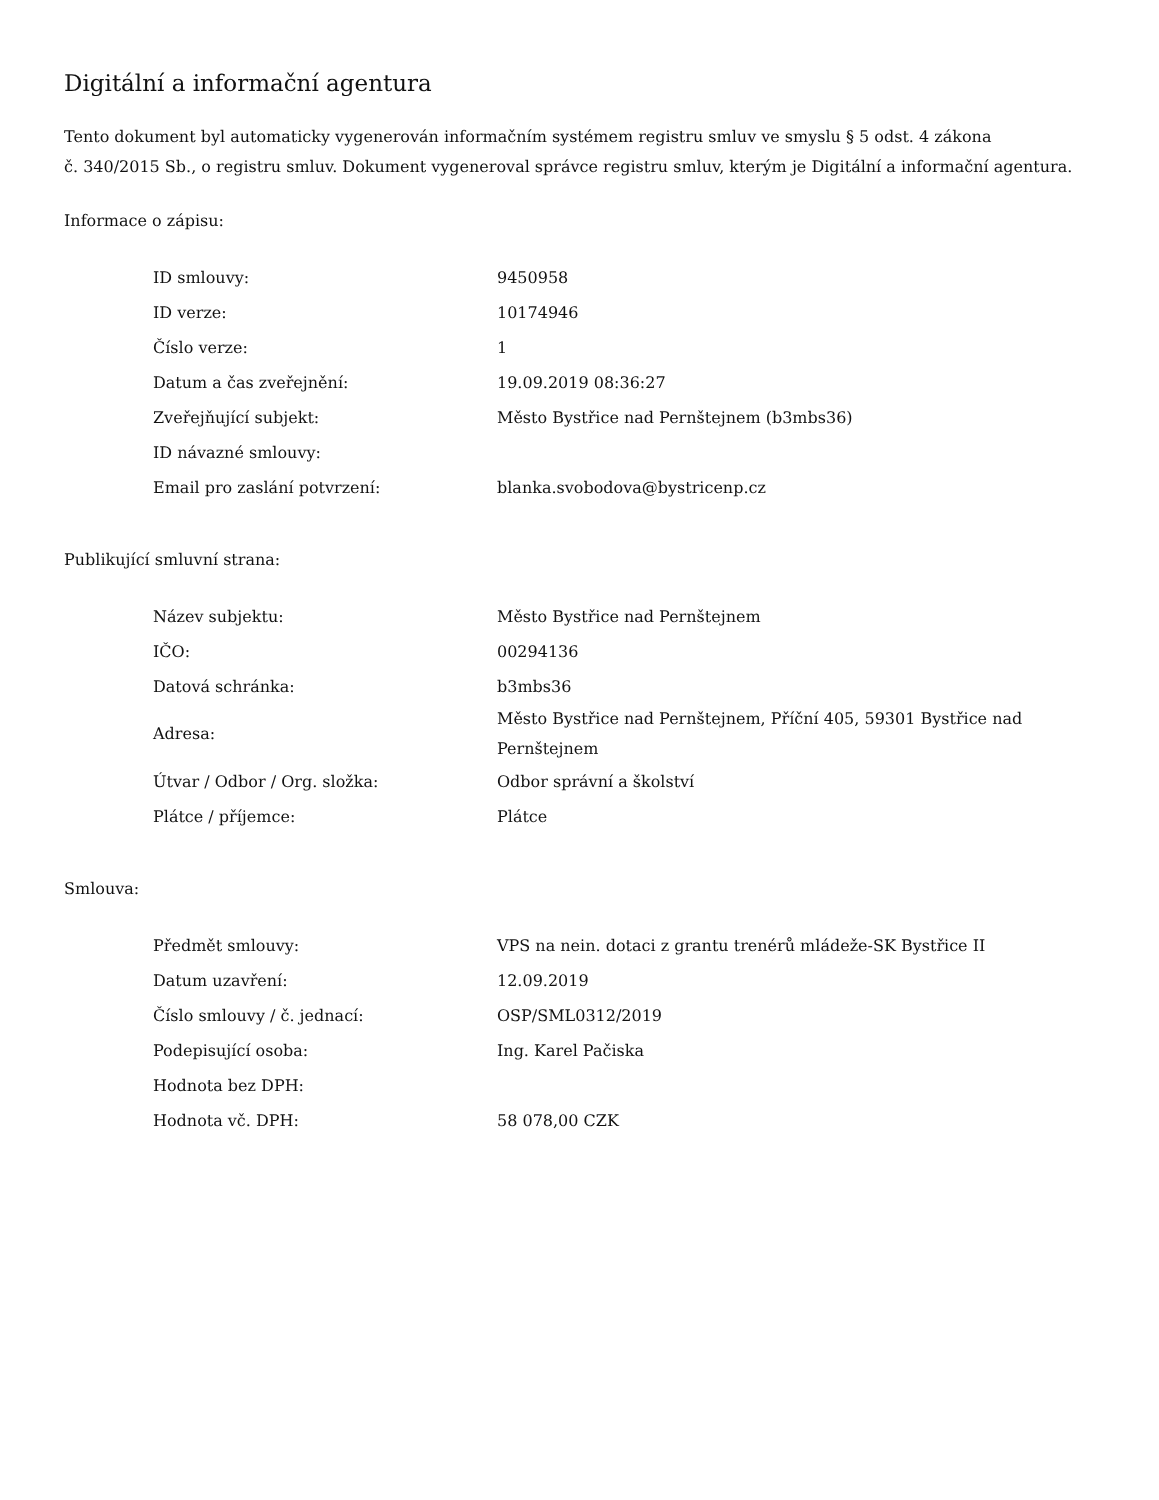Digitální a informační agentura
Tento dokument byl automaticky vygenerován informačním systémem registru smluv ve smyslu § 5 odst. 4 zákona
č. 340/2015 Sb., o registru smluv. Dokument vygeneroval správce registru smluv, kterým je Digitální a informační agentura.
Informace o zápisu:
| ID smlouvy: | 9450958 |
| ID verze: | 10174946 |
| Číslo verze: | 1 |
| Datum a čas zveřejnění: | 19.09.2019 08:36:27 |
| Zveřejňující subjekt: | Město Bystřice nad Pernštejnem (b3mbs36) |
| ID návazné smlouvy: | |
| Email pro zaslání potvrzení: | blanka.svobodova@bystricenp.cz |
Publikující smluvní strana:
| Název subjektu: | Město Bystřice nad Pernštejnem |
| IČO: | 00294136 |
| Datová schránka: | b3mbs36 |
| Adresa: | Město Bystřice nad Pernštejnem, Příční 405, 59301 Bystřice nad Pernštejnem |
| Útvar / Odbor / Org. složka: | Odbor správní a školství |
| Plátce / příjemce: | Plátce |
Smlouva:
| Předmět smlouvy: | VPS na nein. dotaci z grantu trenérů mládeže-SK Bystřice II |
| Datum uzavření: | 12.09.2019 |
| Číslo smlouvy / č. jednací: | OSP/SML0312/2019 |
| Podepisující osoba: | Ing. Karel Pačiska |
| Hodnota bez DPH: | |
| Hodnota vč. DPH: | 58 078,00 CZK |